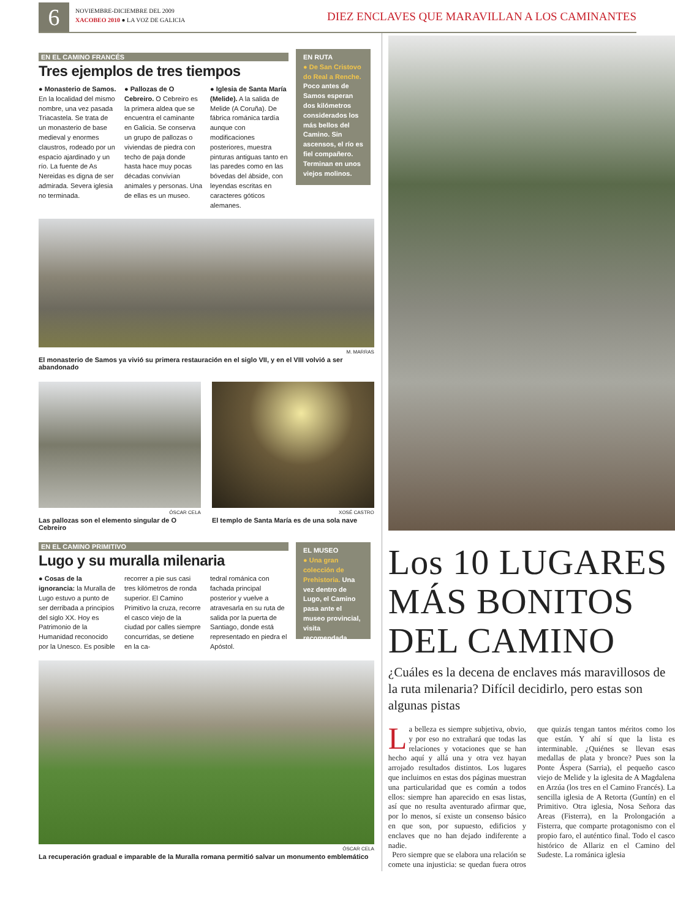6
NOVIEMBRE-DICIEMBRE DEL 2009
XACOBEO 2010 ● LA VOZ DE GALICIA
DIEZ ENCLAVES QUE MARAVILLAN A LOS CAMINANTES
EN EL CAMINO FRANCÉS
Tres ejemplos de tres tiempos
● Monasterio de Samos. En la localidad del mismo nombre, una vez pasada Triacastela. Se trata de un monasterio de base medieval y enormes claustros, rodeado por un espacio ajardinado y un río. La fuente de As Nereidas es digna de ser admirada. Severa iglesia no terminada.
● Pallozas de O Cebreiro. O Cebreiro es la primera aldea que se encuentra el caminante en Galicia. Se conserva un grupo de pallozas o viviendas de piedra con techo de paja donde hasta hace muy pocas décadas convivían animales y personas. Una de ellas es un museo.
● Iglesia de Santa María (Melide). A la salida de Melide (A Coruña). De fábrica románica tardía aunque con modificaciones posteriores, muestra pinturas antiguas tanto en las paredes como en las bóvedas del ábside, con leyendas escritas en caracteres góticos alemanes.
EN RUTA
● De San Cristovo do Real a Renche. Poco antes de Samos esperan dos kilómetros considerados los más bellos del Camino. Sin ascensos, el río es fiel compañero. Terminan en unos viejos molinos.
M. MARRAS
El monasterio de Samos ya vivió su primera restauración en el siglo VII, y en el VIII volvió a ser abandonado
ÓSCAR CELA
Las pallozas son el elemento singular de O Cebreiro
XOSÉ CASTRO
El templo de Santa María es de una sola nave
EN EL CAMINO PRIMITIVO
Lugo y su muralla milenaria
● Cosas de la ignorancia: la Muralla de Lugo estuvo a punto de ser derribada a principios del siglo XX. Hoy es Patrimonio de la Humanidad reconocido por la Unesco. Es posible
recorrer a pie sus casi tres kilómetros de ronda superior. El Camino Primitivo la cruza, recorre el casco viejo de la ciudad por calles siempre concurridas, se detiene en la ca-
tedral románica con fachada principal posterior y vuelve a atravesarla en su ruta de salida por la puerta de Santiago, donde está representado en piedra el Apóstol.
EL MUSEO
● Una gran colección de Prehistoria. Una vez dentro de Lugo, el Camino pasa ante el museo provincial, visita recomendada.
ÓSCAR CELA
La recuperación gradual e imparable de la Muralla romana permitió salvar un monumento emblemático
Los 10 LUGARES MÁS BONITOS DEL CAMINO
¿Cuáles es la decena de enclaves más maravillosos de la ruta milenaria? Difícil decidirlo, pero estas son algunas pistas
La belleza es siempre subjetiva, obvio, y por eso no extrañará que todas las relaciones y votaciones que se han hecho aquí y allá una y otra vez hayan arrojado resultados distintos. Los lugares que incluimos en estas dos páginas muestran una particularidad que es común a todos ellos: siempre han aparecido en esas listas, así que no resulta aventurado afirmar que, por lo menos, sí existe un consenso básico en que son, por supuesto, edificios y enclaves que no han dejado indiferente a nadie.
Pero siempre que se elabora una relación se comete una injusticia: se quedan fuera otros que quizás tengan tantos méritos como los que están. Y ahí sí que la lista es interminable. ¿Quiénes se llevan esas medallas de plata y bronce? Pues son la Ponte Áspera (Sarria), el pequeño casco viejo de Melide y la iglesita de A Magdalena en Arzúa (los tres en el Camino Francés). La sencilla iglesia de A Retorta (Guntín) en el Primitivo. Otra iglesia, Nosa Señora das Areas (Fisterra), en la Prolongación a Fisterra, que comparte protagonismo con el propio faro, el auténtico final. Todo el casco histórico de Allariz en el Camino del Sudeste. La románica iglesia